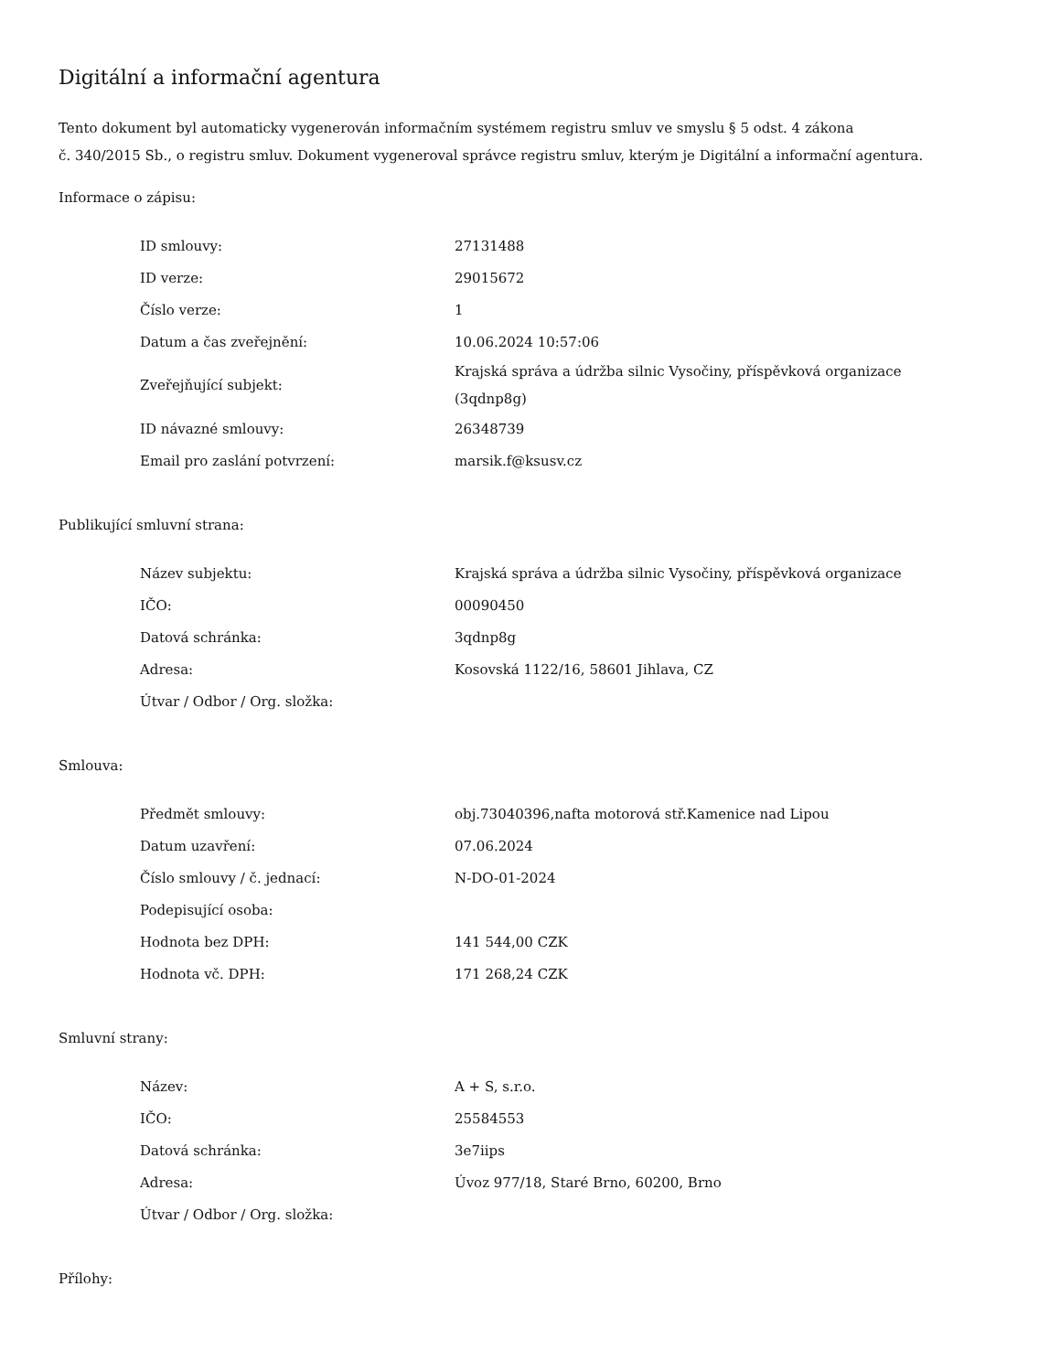Digitální a informační agentura
Tento dokument byl automaticky vygenerován informačním systémem registru smluv ve smyslu § 5 odst. 4 zákona
č. 340/2015 Sb., o registru smluv. Dokument vygeneroval správce registru smluv, kterým je Digitální a informační agentura.
Informace o zápisu:
| ID smlouvy: | 27131488 |
| ID verze: | 29015672 |
| Číslo verze: | 1 |
| Datum a čas zveřejnění: | 10.06.2024 10:57:06 |
| Zveřejňující subjekt: | Krajská správa a údržba silnic Vysočiny, příspěvková organizace (3qdnp8g) |
| ID návazné smlouvy: | 26348739 |
| Email pro zaslání potvrzení: | marsik.f@ksusv.cz |
Publikující smluvní strana:
| Název subjektu: | Krajská správa a údržba silnic Vysočiny, příspěvková organizace |
| IČO: | 00090450 |
| Datová schránka: | 3qdnp8g |
| Adresa: | Kosovská 1122/16, 58601 Jihlava, CZ |
| Útvar / Odbor / Org. složka: | |
Smlouva:
| Předmět smlouvy: | obj.73040396,nafta motorová stř.Kamenice nad Lipou |
| Datum uzavření: | 07.06.2024 |
| Číslo smlouvy / č. jednací: | N-DO-01-2024 |
| Podepisující osoba: | |
| Hodnota bez DPH: | 141 544,00 CZK |
| Hodnota vč. DPH: | 171 268,24 CZK |
Smluvní strany:
| Název: | A + S, s.r.o. |
| IČO: | 25584553 |
| Datová schránka: | 3e7iips |
| Adresa: | Úvoz 977/18, Staré Brno, 60200, Brno |
| Útvar / Odbor / Org. složka: | |
Přílohy: